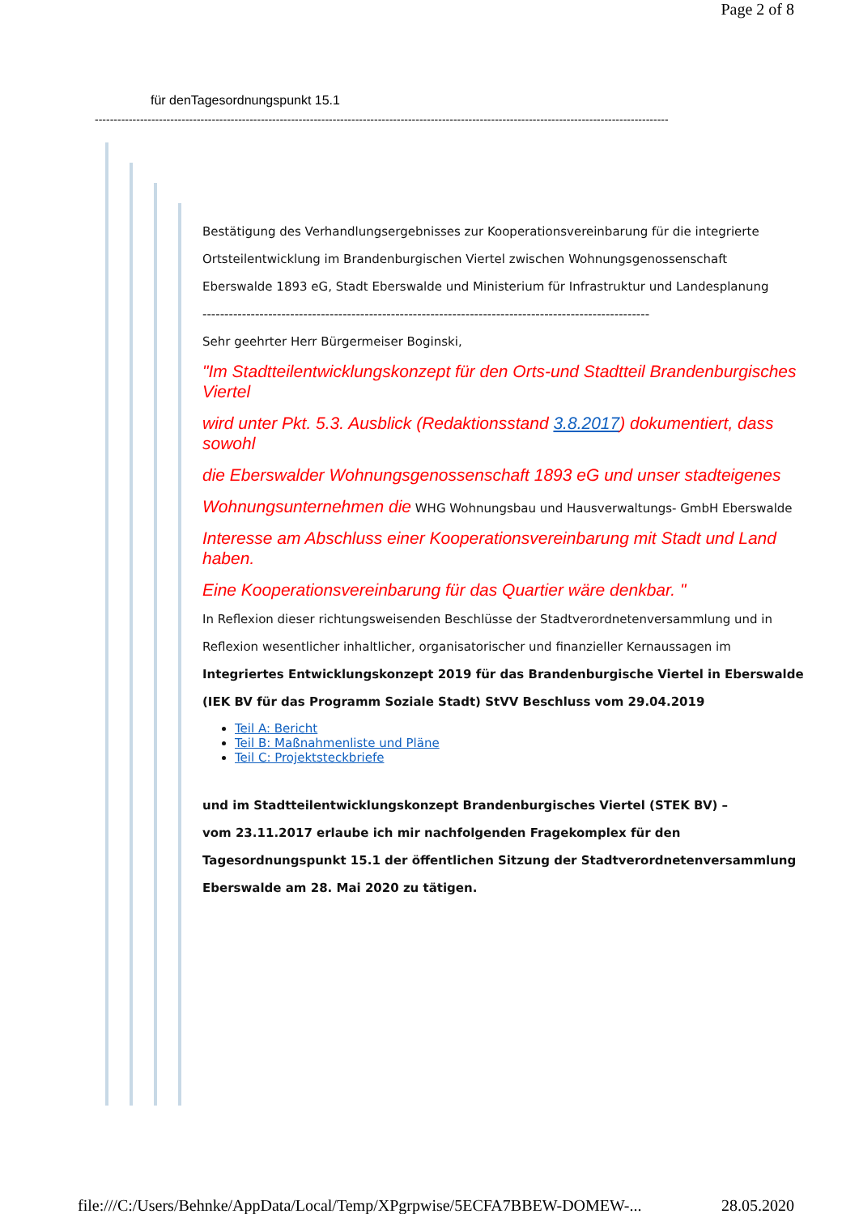Page 2 of 8
für denTagesordnungspunkt 15.1
--------------------------------------------------------------------------------------------------------------------------------------------------------
Bestätigung des Verhandlungsergebnisses zur Kooperationsvereinbarung für die integrierte
Ortsteilentwicklung im Brandenburgischen Viertel zwischen Wohnungsgenossenschaft
Eberswalde 1893 eG, Stadt Eberswalde und Ministerium für Infrastruktur und Landesplanung
------------------------------------------------------------------------------------------------------
Sehr geehrter Herr Bürgermeiser Boginski,
"Im Stadtteilentwicklungskonzept für den Orts-und Stadtteil Brandenburgisches Viertel
wird unter Pkt. 5.3. Ausblick (Redaktionsstand 3.8.2017) dokumentiert, dass sowohl
die Eberswalder Wohnungsgenossenschaft 1893 eG und unser stadteigenes
Wohnungsunternehmen die WHG Wohnungsbau und Hausverwaltungs- GmbH Eberswalde
Interesse am Abschluss einer Kooperationsvereinbarung mit Stadt und Land haben.
Eine Kooperationsvereinbarung für das Quartier wäre denkbar. "
In Reflexion dieser richtungsweisenden Beschlüsse der Stadtverordnetenversammlung und in
Reflexion wesentlicher inhaltlicher, organisatorischer und finanzieller Kernaussagen im
Integriertes Entwicklungskonzept 2019 für das Brandenburgische Viertel in Eberswalde
(IEK BV für das Programm Soziale Stadt) StVV Beschluss vom 29.04.2019
Teil A: Bericht
Teil B: Maßnahmenliste und Pläne
Teil C: Projektsteckbriefe
und im Stadtteilentwicklungskonzept Brandenburgisches Viertel (STEK BV) –
vom 23.11.2017 erlaube ich mir nachfolgenden Fragekomplex für den
Tagesordnungspunkt 15.1 der öffentlichen Sitzung der Stadtverordnetenversammlung
Eberswalde am 28. Mai 2020 zu tätigen.
file:///C:/Users/Behnke/AppData/Local/Temp/XPgrpwise/5ECFA7BBEW-DOMEW-... 28.05.2020